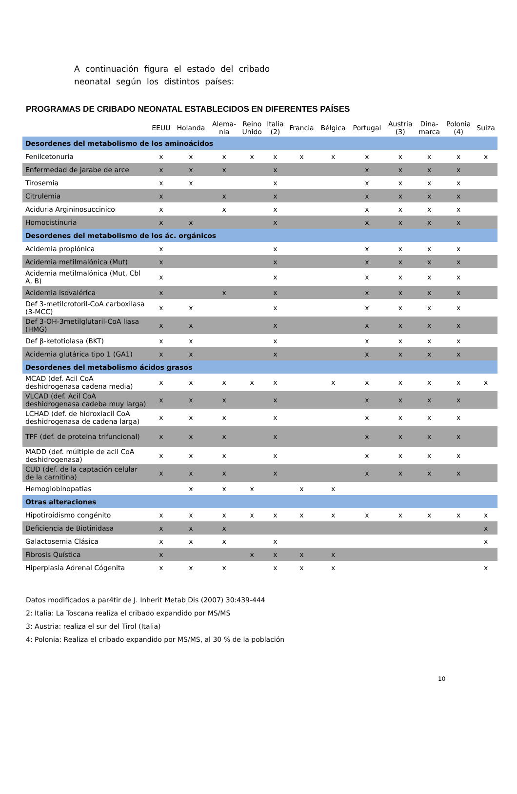A continuación figura el estado del cribado neonatal según los distintos países:
PROGRAMAS DE CRIBADO NEONATAL ESTABLECIDOS EN DIFERENTES PAÍSES
| | EEUU | Holanda | Alema- nia | Reino Unido | Italia (2) | Francia | Bélgica | Portugal | Austria (3) | Dina- marca | Polonia (4) | Suiza |
| --- | --- | --- | --- | --- | --- | --- | --- | --- | --- | --- | --- | --- |
| Desordenes del metabolismo de los aminoácidos | | | | | | | | | | | | |
| Fenilcetonuria | x | x | x | x | x | x | x | x | x | x | x | x |
| Enfermedad de jarabe de arce | x | x | x | | x | | | x | x | x | x | |
| Tirosemia | x | x | | | x | | | x | x | x | x | |
| Citrulemia | x | | x | | x | | | x | x | x | x | |
| Aciduria Argininosuccinico | x | | x | | x | | | x | x | x | x | |
| Homocistinuria | x | x | | | x | | | x | x | x | x | |
| Desordenes del metabolismo de los ác. orgánicos | | | | | | | | | | | | |
| Acidemia propiónica | x | | | | x | | | x | x | x | x | |
| Acidemia metilmalónica (Mut) | x | | | | x | | | x | x | x | x | |
| Acidemia metilmalónica (Mut, Cbl A, B) | x | | | | x | | | x | x | x | x | |
| Acidemia isovalérica | x | | x | | x | | | x | x | x | x | |
| Def 3-metilcrotoril-CoA carboxilasa (3-MCC) | x | x | | | x | | | x | x | x | x | |
| Def 3-OH-3metilglutaril-CoA liasa (HMG) | x | x | | | x | | | x | x | x | x | |
| Def β-ketotiolasa (BKT) | x | x | | | x | | | x | x | x | x | |
| Acidemia glutárica tipo 1 (GA1) | x | x | | | x | | | x | x | x | x | |
| Desordenes del metabolismo ácidos grasos | | | | | | | | | | | | |
| MCAD (def. Acil CoA deshidrogenasa cadena media) | x | x | x | x | x | | x | x | x | x | x | x |
| VLCAD (def. Acil CoA deshidrogenasa cadeba muy larga) | x | x | x | | x | | | x | x | x | x | |
| LCHAD (def. de hidroxiacil CoA deshidrogenasa de cadena larga) | x | x | x | | x | | | x | x | x | x | |
| TPF (def. de proteina trifuncional) | x | x | x | | x | | | x | x | x | x | |
| MADD (def. múltiple de acil CoA deshidrogenasa) | x | x | x | | x | | | x | x | x | x | |
| CUD (def. de la captación celular de la carnitina) | x | x | x | | x | | | x | x | x | x | |
| Hemoglobinopatias | | x | x | x | | x | x | | | | | |
| Otras alteraciones | | | | | | | | | | | | |
| Hipotiroidismo congénito | x | x | x | x | x | x | x | x | x | x | x | x |
| Deficiencia de Biotinidasa | x | x | x | | | | | | | | | x |
| Galactosemia Clásica | x | x | x | | x | | | | | | | x |
| Fibrosis Quística | x | | | x | x | x | x | | | | | |
| Hiperplasia Adrenal Cógenita | x | x | x | | x | x | x | | | | | x |
Datos modificados a par4tir de J. Inherit Metab Dis (2007) 30:439-444
2: Italia: La Toscana realiza el cribado expandido por MS/MS
3: Austria: realiza el sur del Tirol (Italia)
4: Polonia: Realiza el cribado expandido por MS/MS, al 30 % de la población
10